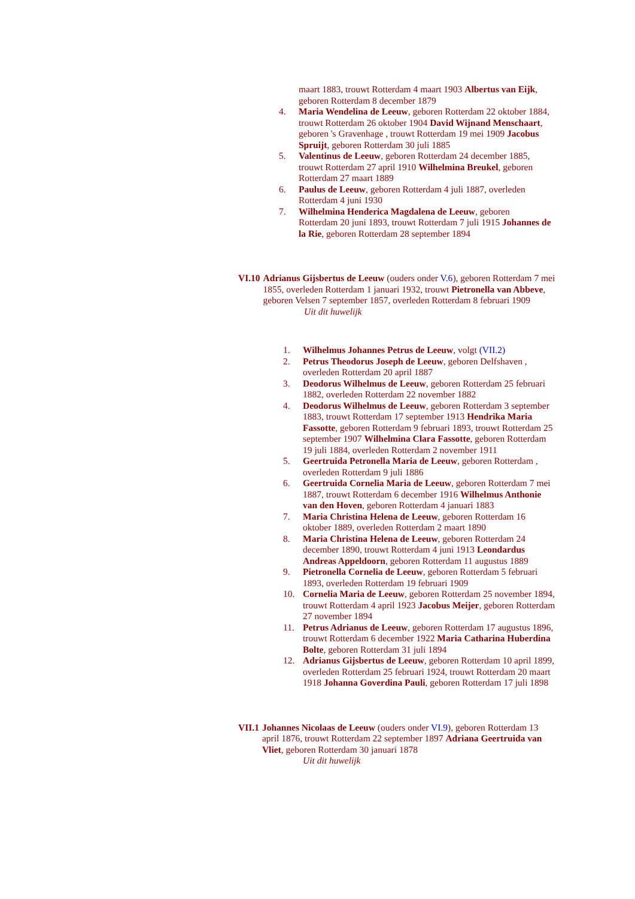maart 1883, trouwt Rotterdam 4 maart 1903 Albertus van Eijk, geboren Rotterdam 8 december 1879
4. Maria Wendelina de Leeuw, geboren Rotterdam 22 oktober 1884, trouwt Rotterdam 26 oktober 1904 David Wijnand Menschaart, geboren 's Gravenhage , trouwt Rotterdam 19 mei 1909 Jacobus Spruijt, geboren Rotterdam 30 juli 1885
5. Valentinus de Leeuw, geboren Rotterdam 24 december 1885, trouwt Rotterdam 27 april 1910 Wilhelmina Breukel, geboren Rotterdam 27 maart 1889
6. Paulus de Leeuw, geboren Rotterdam 4 juli 1887, overleden Rotterdam 4 juni 1930
7. Wilhelmina Henderica Magdalena de Leeuw, geboren Rotterdam 20 juni 1893, trouwt Rotterdam 7 juli 1915 Johannes de la Rie, geboren Rotterdam 28 september 1894
VI.10 Adrianus Gijsbertus de Leeuw (ouders onder V.6), geboren Rotterdam 7 mei 1855, overleden Rotterdam 1 januari 1932, trouwt Pietronella van Abbeve, geboren Velsen 7 september 1857, overleden Rotterdam 8 februari 1909
Uit dit huwelijk
1. Wilhelmus Johannes Petrus de Leeuw, volgt (VII.2)
2. Petrus Theodorus Joseph de Leeuw, geboren Delfshaven , overleden Rotterdam 20 april 1887
3. Deodorus Wilhelmus de Leeuw, geboren Rotterdam 25 februari 1882, overleden Rotterdam 22 november 1882
4. Deodorus Wilhelmus de Leeuw, geboren Rotterdam 3 september 1883, trouwt Rotterdam 17 september 1913 Hendrika Maria Fassotte, geboren Rotterdam 9 februari 1893, trouwt Rotterdam 25 september 1907 Wilhelmina Clara Fassotte, geboren Rotterdam 19 juli 1884, overleden Rotterdam 2 november 1911
5. Geertruida Petronella Maria de Leeuw, geboren Rotterdam , overleden Rotterdam 9 juli 1886
6. Geertruida Cornelia Maria de Leeuw, geboren Rotterdam 7 mei 1887, trouwt Rotterdam 6 december 1916 Wilhelmus Anthonie van den Hoven, geboren Rotterdam 4 januari 1883
7. Maria Christina Helena de Leeuw, geboren Rotterdam 16 oktober 1889, overleden Rotterdam 2 maart 1890
8. Maria Christina Helena de Leeuw, geboren Rotterdam 24 december 1890, trouwt Rotterdam 4 juni 1913 Leondardus Andreas Appeldoorn, geboren Rotterdam 11 augustus 1889
9. Pietronella Cornelia de Leeuw, geboren Rotterdam 5 februari 1893, overleden Rotterdam 19 februari 1909
10. Cornelia Maria de Leeuw, geboren Rotterdam 25 november 1894, trouwt Rotterdam 4 april 1923 Jacobus Meijer, geboren Rotterdam 27 november 1894
11. Petrus Adrianus de Leeuw, geboren Rotterdam 17 augustus 1896, trouwt Rotterdam 6 december 1922 Maria Catharina Huberdina Bolte, geboren Rotterdam 31 juli 1894
12. Adrianus Gijsbertus de Leeuw, geboren Rotterdam 10 april 1899, overleden Rotterdam 25 februari 1924, trouwt Rotterdam 20 maart 1918 Johanna Goverdina Pauli, geboren Rotterdam 17 juli 1898
VII.1 Johannes Nicolaas de Leeuw (ouders onder VI.9), geboren Rotterdam 13 april 1876, trouwt Rotterdam 22 september 1897 Adriana Geertruida van Vliet, geboren Rotterdam 30 januari 1878
Uit dit huwelijk